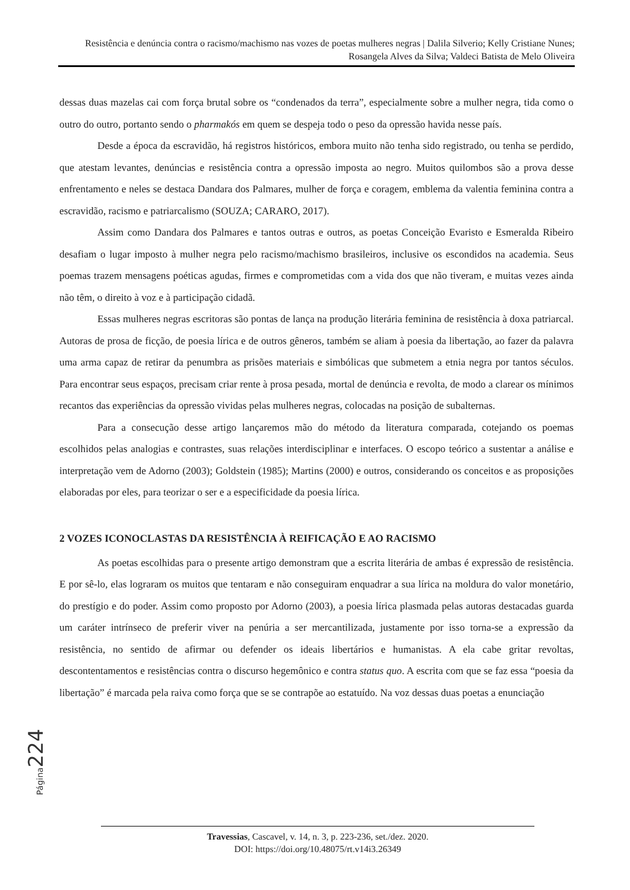Resistência e denúncia contra o racismo/machismo nas vozes de poetas mulheres negras | Dalila Silverio; Kelly Cristiane Nunes; Rosangela Alves da Silva; Valdeci Batista de Melo Oliveira
dessas duas mazelas cai com força brutal sobre os “condenados da terra”, especialmente sobre a mulher negra, tida como o outro do outro, portanto sendo o pharmakós em quem se despeja todo o peso da opressão havida nesse país.
Desde a época da escravidão, há registros históricos, embora muito não tenha sido registrado, ou tenha se perdido, que atestam levantes, denúncias e resistência contra a opressão imposta ao negro. Muitos quilombos são a prova desse enfrentamento e neles se destaca Dandara dos Palmares, mulher de força e coragem, emblema da valentia feminina contra a escravidão, racismo e patriarcalismo (SOUZA; CARARO, 2017).
Assim como Dandara dos Palmares e tantos outras e outros, as poetas Conceição Evaristo e Esmeralda Ribeiro desafiam o lugar imposto à mulher negra pelo racismo/machismo brasileiros, inclusive os escondidos na academia. Seus poemas trazem mensagens poéticas agudas, firmes e comprometidas com a vida dos que não tiveram, e muitas vezes ainda não têm, o direito à voz e à participação cidadã.
Essas mulheres negras escritoras são pontas de lança na produção literária feminina de resistência à doxa patriarcal. Autoras de prosa de ficção, de poesia lírica e de outros gêneros, também se aliam à poesia da libertação, ao fazer da palavra uma arma capaz de retirar da penumbra as prisões materiais e simbólicas que submetem a etnia negra por tantos séculos. Para encontrar seus espaços, precisam criar rente à prosa pesada, mortal de denúncia e revolta, de modo a clarear os mínimos recantos das experiências da opressão vividas pelas mulheres negras, colocadas na posição de subalternas.
Para a consecução desse artigo lançaremos mão do método da literatura comparada, cotejando os poemas escolhidos pelas analogias e contrastes, suas relações interdisciplinar e interfaces. O escopo teórico a sustentar a análise e interpretação vem de Adorno (2003); Goldstein (1985); Martins (2000) e outros, considerando os conceitos e as proposições elaboradas por eles, para teorizar o ser e a especificidade da poesia lírica.
2 VOZES ICONOCLASTAS DA RESISTÊNCIA À REIFICAÇÃO E AO RACISMO
As poetas escolhidas para o presente artigo demonstram que a escrita literária de ambas é expressão de resistência. E por sê-lo, elas lograram os muitos que tentaram e não conseguiram enquadrar a sua lírica na moldura do valor monetário, do prestígio e do poder. Assim como proposto por Adorno (2003), a poesia lírica plasmada pelas autoras destacadas guarda um caráter intrínseco de preferir viver na penúria a ser mercantilizada, justamente por isso torna-se a expressão da resistência, no sentido de afirmar ou defender os ideais libertários e humanistas. A ela cabe gritar revoltas, descontentamentos e resistências contra o discurso hegemônico e contra status quo. A escrita com que se faz essa “poesia da libertação” é marcada pela raiva como força que se se contrapõe ao estatuído. Na voz dessas duas poetas a enunciação
Página 224
Travessias, Cascavel, v. 14, n. 3, p. 223-236, set./dez. 2020.
DOI: https://doi.org/10.48075/rt.v14i3.26349